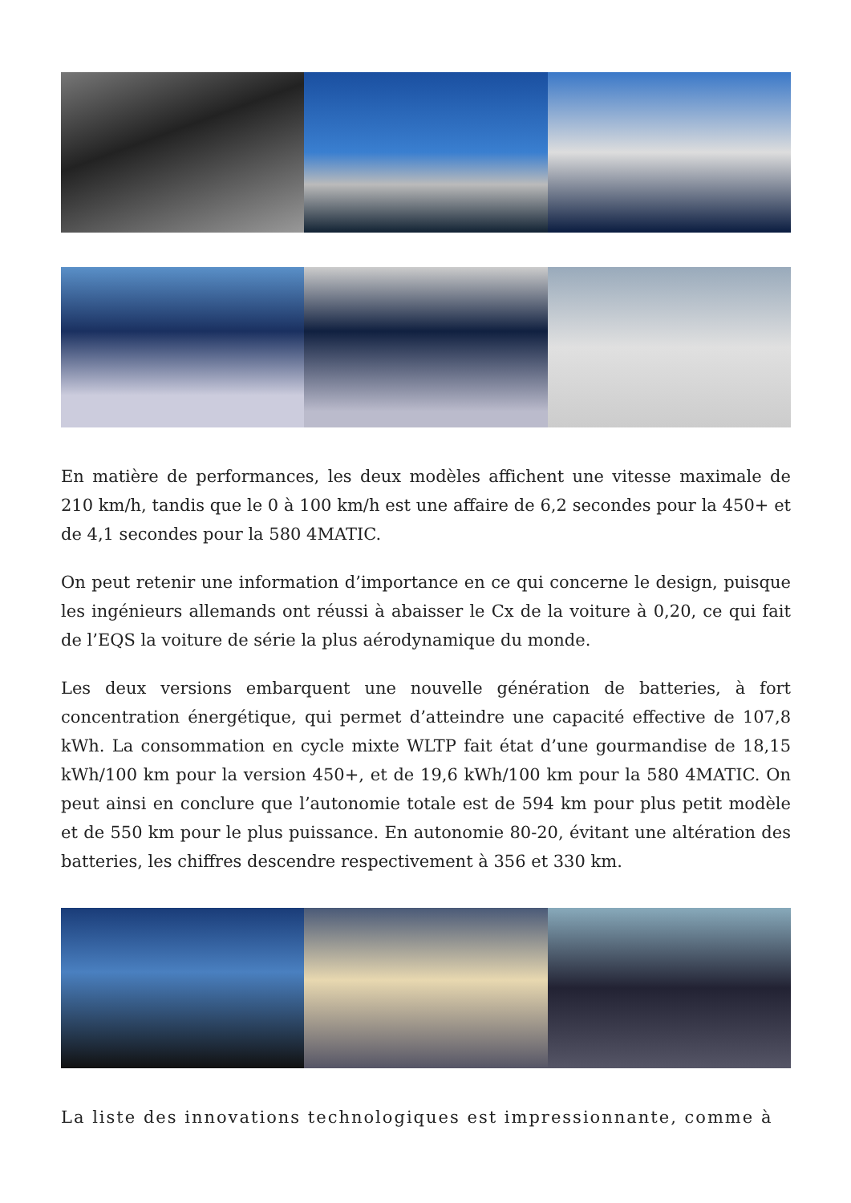En matière de performances, les deux modèles affichent une vitesse maximale de 210 km/h, tandis que le 0 à 100 km/h est une affaire de 6,2 secondes pour la 450+ et de 4,1 secondes pour la 580 4MATIC.
On peut retenir une information d’importance en ce qui concerne le design, puisque les ingénieurs allemands ont réussi à abaisser le Cx de la voiture à 0,20, ce qui fait de l’EQS la voiture de série la plus aérodynamique du monde.
Les deux versions embarquent une nouvelle génération de batteries, à fort concentration énergétique, qui permet d’atteindre une capacité effective de 107,8 kWh. La consommation en cycle mixte WLTP fait état d’une gourmandise de 18,15 kWh/100 km pour la version 450+, et de 19,6 kWh/100 km pour la 580 4MATIC. On peut ainsi en conclure que l’autonomie totale est de 594 km pour plus petit modèle et de 550 km pour le plus puissance. En autonomie 80-20, évitant une altération des batteries, les chiffres descendre respectivement à 356 et 330 km.
La liste des innovations technologiques est impressionnante, comme à